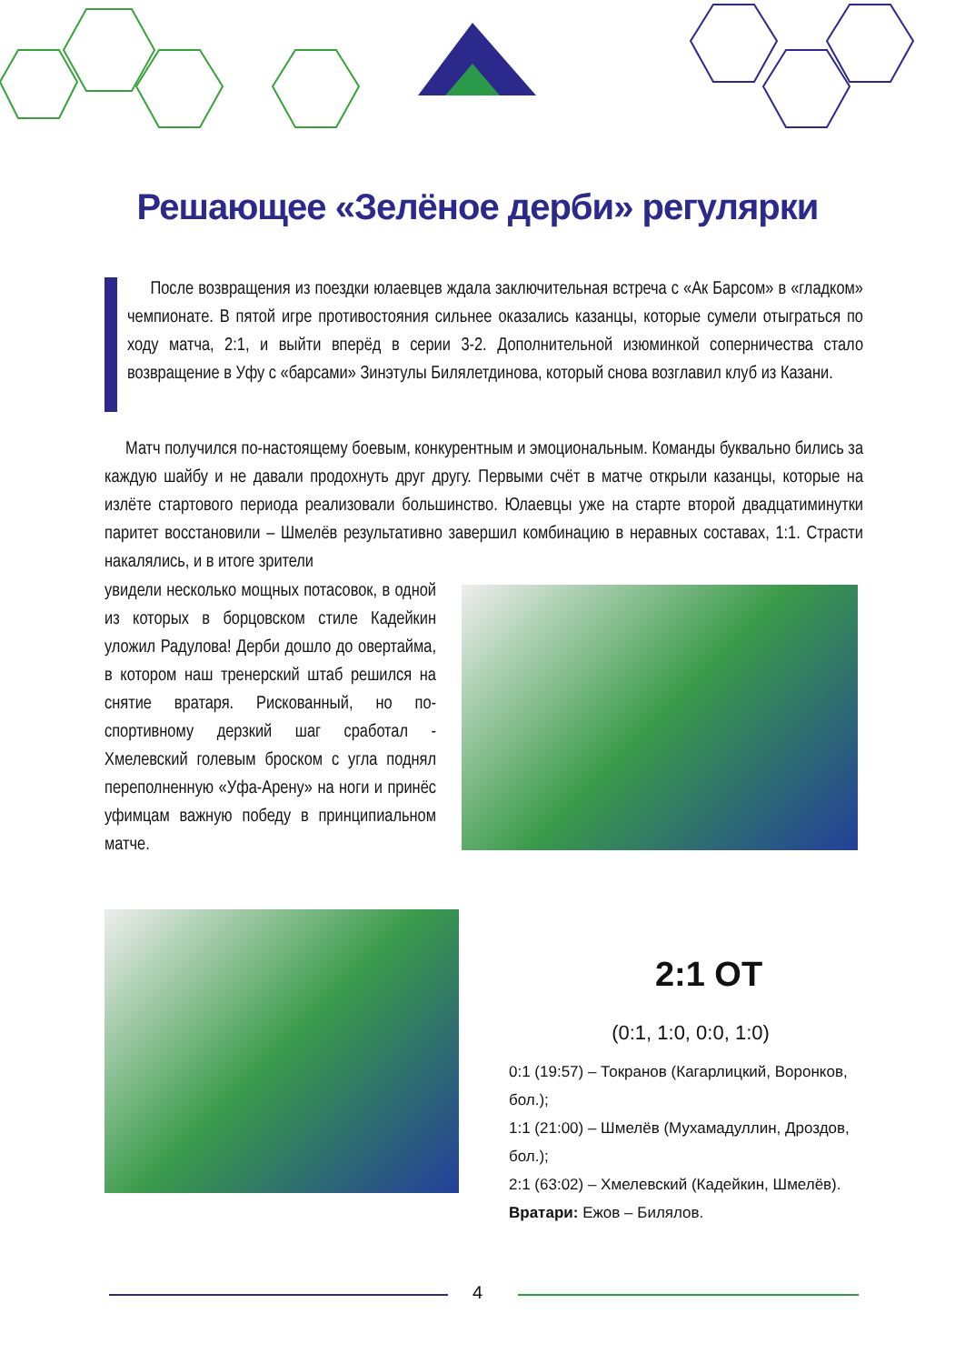Решающее «Зелёное дерби» регулярки
После возвращения из поездки юлаевцев ждала заключительная встреча с «Ак Барсом» в «гладком» чемпионате. В пятой игре противостояния сильнее оказались казанцы, которые сумели отыграться по ходу матча, 2:1, и выйти вперёд в серии 3-2. Дополнительной изюминкой соперничества стало возвращение в Уфу с «барсами» Зинэтулы Билялетдинова, который снова возглавил клуб из Казани.
Матч получился по-настоящему боевым, конкурентным и эмоциональным. Команды буквально бились за каждую шайбу и не давали продохнуть друг другу. Первыми счёт в матче открыли казанцы, которые на излёте стартового периода реализовали большинство. Юлаевцы уже на старте второй двадцатиминутки паритет восстановили – Шмелёв результативно завершил комбинацию в неравных составах, 1:1. Страсти накалялись, и в итоге зрители
увидели несколько мощных потасовок, в одной из которых в борцовском стиле Кадейкин уложил Радулова! Дерби дошло до овертайма, в котором наш тренерский штаб решился на снятие вратаря. Рискованный, но по-спортивному дерзкий шаг сработал - Хмелевский голевым броском с угла поднял переполненную «Уфа-Арену» на ноги и принёс уфимцам важную победу в принципиальном матче.
2:1 ОТ
(0:1, 1:0, 0:0, 1:0)
0:1 (19:57) – Токранов (Кагарлицкий, Воронков, бол.);
1:1 (21:00) – Шмелёв (Мухамадуллин, Дроздов, бол.);
2:1 (63:02) – Хмелевский (Кадейкин, Шмелёв).
Вратари: Ежов – Билялов.
4